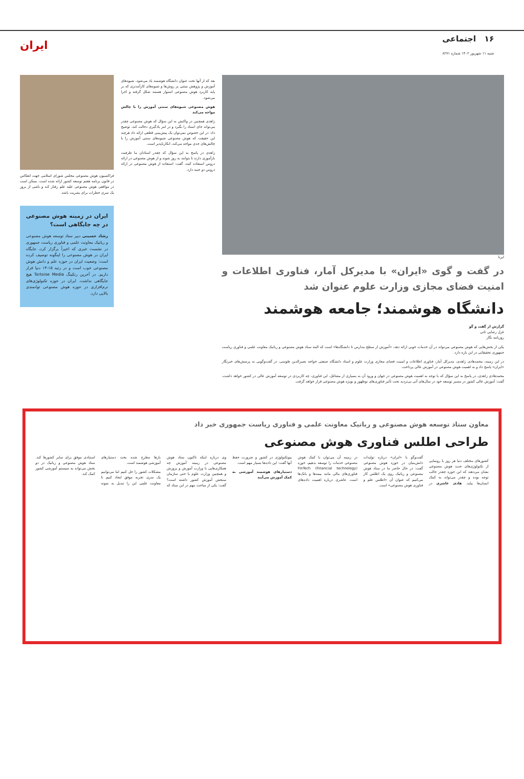۱۶ اجتماعی
شنبه ۱۱ شهریور ۱۴۰۲ شماره ۸۲۷۱
ایران
ایرنا
در گفت و گوی «ایران» با مدیرکل آمار، فناوری اطلاعات و امنیت فضای مجازی وزارت علوم عنوان شد
دانشگاه هوشمند؛ جامعه هوشمند
گزارش از گفت و گو
غزل رضایی ثانی
روزنامه نگار
یکی از بخش‌هایی که هوش مصنوعی می‌تواند در آن خدمات خوبی ارائه دهد، «آموزش از سطح مدارس تا دانشگاه‌ها» است که البته ستاد هوش مصنوعی و رباتیک معاونت علمی و فناوری ریاست جمهوری تحقیقاتی در این باره دارد.
در این زمینه، محمدهادی زاهدی، مدیرکل آمار، فناوری اطلاعات و امنیت فضای مجازی وزارت علوم و استاد دانشگاه صنعتی خواجه نصیرالدین طوسی، در گفت‌وگویی به پرسش‌های خبرنگار «ایران» پاسخ داد و به اهمیت هوش مصنوعی در آموزش عالی پرداخت.
محمدهادی زاهدی، در پاسخ به این سؤال که با توجه به اهمیت هوش مصنوعی در جهان و ورود آن به بسیاری از مشاغل، این فناوری، چه کاربردی در توسعه آموزش عالی در کشور خواهد داشت، گفت: آموزش عالی کشور در مسیر توسعه خود در سال‌های آتی بی‌تردید تحت تأثیر فناوری‌های نوظهور و بویژه هوش مصنوعی قرار خواهد گرفت.
بعد که از آنها تحت عنوان دانشگاه هوشمند یاد می‌شود، شیوه‌های آموزش و پژوهش مبتنی بر روش‌ها و شیوه‌های کارآمدتری که بر پایه کاربرد هوش مصنوعی استوار هستند شکل گرفته و اجرا می‌شود.
هوش مصنوعی شیوه‌های سنتی آموزش را با چالش مواجه می‌کند
زاهدی همچنین در واکنش به این سؤال که هوش مصنوعی چقدر می‌تواند جای استاد را بگیرد و در امر یادگیری دخالت کند، توضیح داد: در این خصوص نمی‌توان یک پیش‌بینی قطعی ارائه داد هرچند این حقیقت که هوش مصنوعی شیوه‌های سنتی آموزش را با چالش‌های جدی مواجه می‌کند، انکارناپذیر است.
زاهدی در پاسخ به این سؤال که چقدر استادان ما ظرفیت بازآموزی دارند تا بتوانند به روز شوند و از هوش مصنوعی در ارائه دروس استفاده کنند، گفت: استفاده از هوش مصنوعی در ارائه دروس دو جنبه دارد.
فراکسیون هوش مصنوعی مجلس شورای اسلامی جهت انعکاس در قانون برنامه هفتم توسعه کشور ارائه شده است. ممکن است در مواقعی هوش مصنوعی علیه علم رفتار کند و ناشی از بروز یک سری خطرات برای بشریت باشد.
ایران در زمینه هوش مصنوعی در چه جایگاهی است؟
رشاد حسینی دبیر ستاد توسعه هوش مصنوعی و رباتیک معاونت علمی و فناوری ریاست جمهوری در نشست خبری که اخیراً برگزار کرد، جایگاه ایران در هوش مصنوعی را اینگونه توصیف کرده است: وضعیت ایران در حوزه علم و دانش هوش مصنوعی خوب است و در رتبه ۱۵-۱۴ دنیا قرار داریم. در آخرین رنکینگ Tortoise Media هیچ جایگاهی نداشت. ایران در حوزه تکنولوژی‌های نرم‌افزاری در حوزه هوش مصنوعی توانمندی بالایی دارد.
معاون ستاد توسعه هوش مصنوعی و رباتیک معاونت علمی و فناوری ریاست جمهوری خبر داد
طراحی اطلس فناوری هوش مصنوعی
کشورهای مختلف دنیا هر روز با رونمایی از تکنولوژی‌های جدید هوش مصنوعی نشان می‌دهند که این حوزه چقدر جالب توجه بوده و چقدر می‌تواند به کمک انسان‌ها بیاید. هادی عاشری در گفت‌وگو با «ایران» درباره تولیدات دانش‌بنیان در حوزه هوش مصنوعی گفت: در حال حاضر ما در ستاد هوش مصنوعی و رباتیک روی یک اطلس کار می‌کنیم که عنوان آن «اطلس علم و فناوری هوش مصنوعی» است.
در زمینه آن می‌توان با کمک هوش مصنوعی خدمات را توسعه بدهیم، حوزه FinTech (Financial technology) فناوری‌های مالی مانند بیمه‌ها و بانک‌ها است. عاشری درباره اهمیت داده‌های بیوتکنولوژی در کشور و ضرورت حفظ آنها گفت: این داده‌ها بسیار مهم است.
دستیارهای هوشمند آموزشی به کمک آموزش می‌آیند
وی درباره اینکه تاکنون ستاد هوش مصنوعی در زمینه آموزش چه همکاری‌هایی با وزارت آموزش و پرورش و همچنین وزارت علوم یا حتی سازمان سنجش آموزش کشور داشته است؟ گفت: یکی از مباحث مهم در این ستاد که بارها مطرح شده بحث دستیارهای آموزشی هوشمند است.
مشکلات کشور را حل کنیم اما می‌توانیم یک سری تجربه موفق ایجاد کنیم تا معاونت علمی این را تبدیل به نمونه استنادی موفق برای سایر کشورها کند. ستاد هوش مصنوعی و رباتیک در دو بخش می‌تواند به سیستم آموزشی کشور کمک کند.